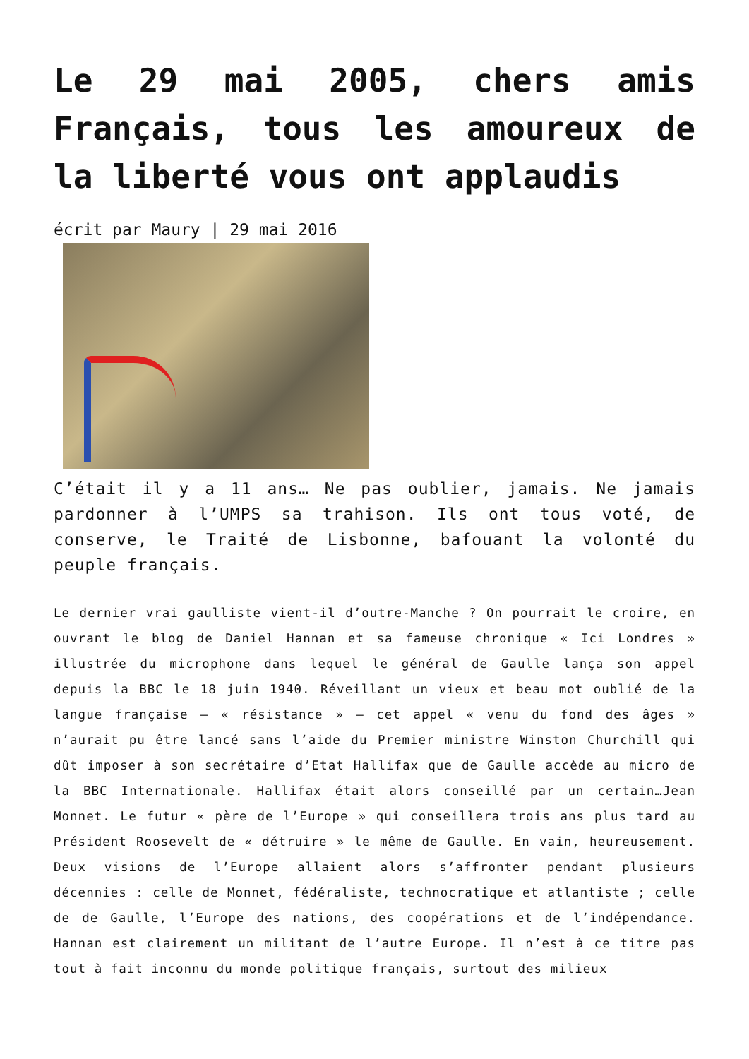Le 29 mai 2005, chers amis Français, tous les amoureux de la liberté vous ont applaudis
écrit par Maury | 29 mai 2016
C’était il y a 11 ans… Ne pas oublier, jamais. Ne jamais pardonner à l’UMPS sa trahison. Ils ont tous voté, de conserve, le Traité de Lisbonne, bafouant la volonté du peuple français.
Le dernier vrai gaulliste vient-il d’outre-Manche ? On pourrait le croire, en ouvrant le blog de Daniel Hannan et sa fameuse chronique « Ici Londres » illustrée du microphone dans lequel le général de Gaulle lança son appel depuis la BBC le 18 juin 1940. Réveillant un vieux et beau mot oublié de la langue française – « résistance » – cet appel « venu du fond des âges » n’aurait pu être lancé sans l’aide du Premier ministre Winston Churchill qui dût imposer à son secrétaire d’Etat Hallifax que de Gaulle accède au micro de la BBC Internationale. Hallifax était alors conseillé par un certain…Jean Monnet. Le futur « père de l’Europe » qui conseillera trois ans plus tard au Président Roosevelt de « détruire » le même de Gaulle. En vain, heureusement. Deux visions de l’Europe allaient alors s’affronter pendant plusieurs décennies : celle de Monnet, fédéraliste, technocratique et atlantiste ; celle de de Gaulle, l’Europe des nations, des coopérations et de l’indépendance. Hannan est clairement un militant de l’autre Europe. Il n’est à ce titre pas tout à fait inconnu du monde politique français, surtout des milieux